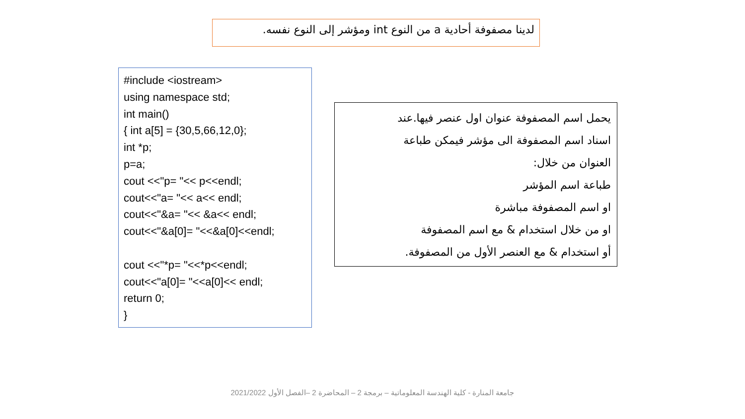لدينا مصفوفة أحادية a من النوع int ومؤشر إلى النوع نفسه.
#include <iostream>
using namespace std;
int main()
{ int a[5] = {30,5,66,12,0};
int *p;
p=a;
cout <<"p= "<< p<<endl;
cout<<"a= "<< a<< endl;
cout<<"&a= "<< &a<< endl;
cout<<"&a[0]= "<<&a[0]<<endl;
cout <<"*p= "<<*p<<endl;
cout<<"a[0]= "<<a[0]<< endl;
return 0;
}
يحمل اسم المصفوفة عنوان اول عنصر فيها.عند
اسناد اسم المصفوفة الى مؤشر فيمكن طباعة
العنوان من خلال:
طباعة اسم المؤشر
او اسم المصفوفة مباشرة
او من خلال استخدام & مع اسم المصفوفة
أو استخدام & مع العنصر الأول من المصفوفة.
جامعة المنارة - كلية الهندسة المعلوماتية – برمجة 2 – المحاضرة 2 –الفصل الأول 2021/2022